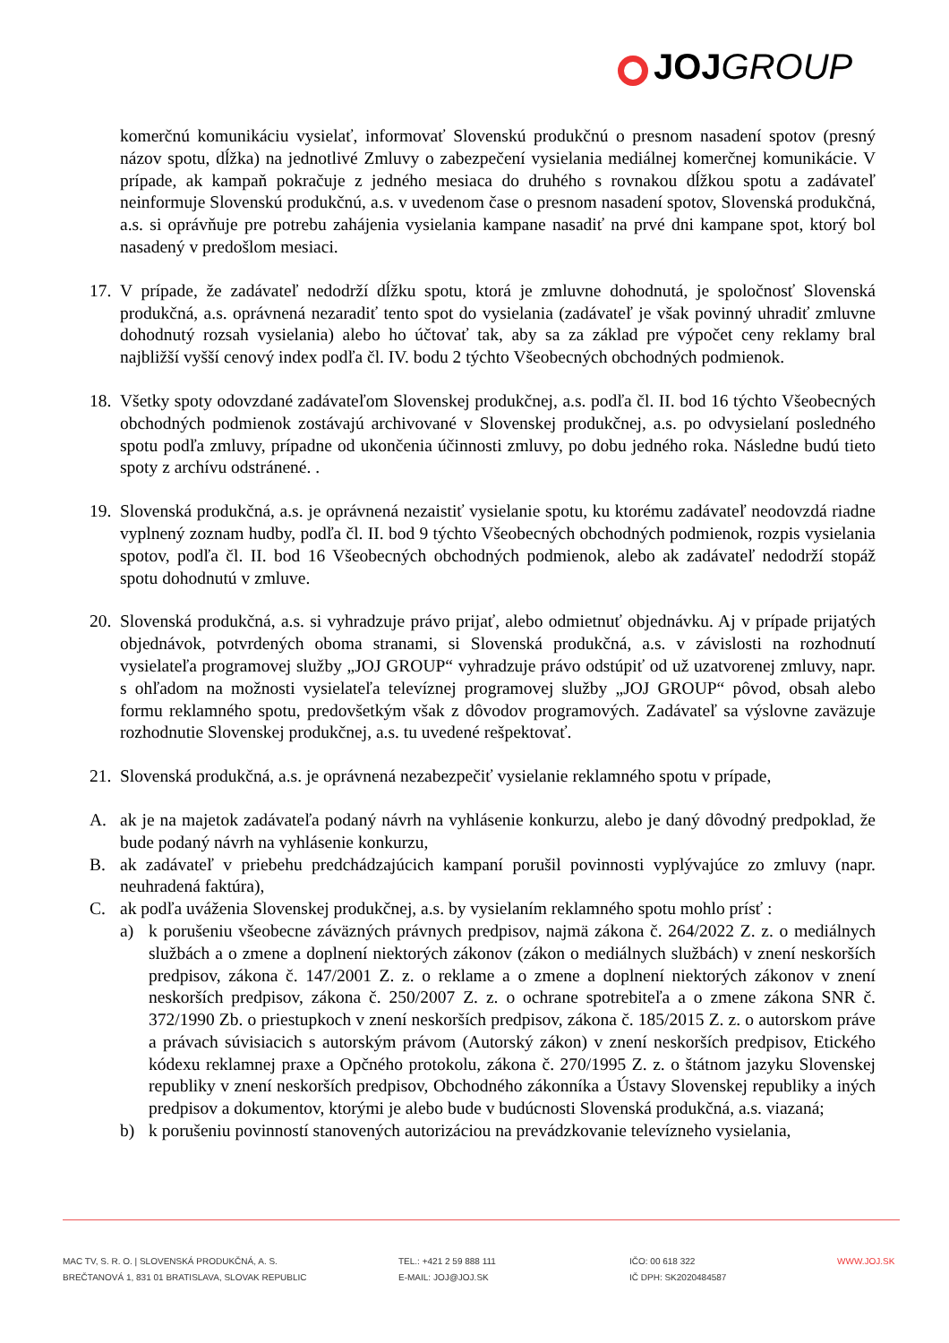JOJ GROUP
komerčnú komunikáciu vysielať, informovať Slovenskú produkčnú o presnom nasadení spotov (presný názov spotu, dĺžka) na jednotlivé Zmluvy o zabezpečení vysielania mediálnej komerčnej komunikácie. V prípade, ak kampaň pokračuje z jedného mesiaca do druhého s rovnakou dĺžkou spotu a zadávateľ neinformuje Slovenskú produkčnú, a.s. v uvedenom čase o presnom nasadení spotov, Slovenská produkčná, a.s. si oprávňuje pre potrebu zahájenia vysielania kampane nasadiť na prvé dni kampane spot, ktorý bol nasadený v predošlom mesiaci.
17.
V prípade, že zadávateľ nedodrží dĺžku spotu, ktorá je zmluvne dohodnutá, je spoločnosť Slovenská produkčná, a.s. oprávnená nezaradiť tento spot do vysielania (zadávateľ je však povinný uhradiť zmluvne dohodnutý rozsah vysielania) alebo ho účtovať tak, aby sa za základ pre výpočet ceny reklamy bral najbližší vyšší cenový index podľa čl. IV. bodu 2 týchto Všeobecných obchodných podmienok.
18.
Všetky spoty odovzdané zadávateľom Slovenskej produkčnej, a.s. podľa čl. II. bod 16 týchto Všeobecných obchodných podmienok zostávajú archivované v Slovenskej produkčnej, a.s. po odvysielaní posledného spotu podľa zmluvy, prípadne od ukončenia účinnosti zmluvy, po dobu jedného roka. Následne budú tieto spoty z archívu odstránené. .
19.
Slovenská produkčná, a.s. je oprávnená nezaistiť vysielanie spotu, ku ktorému zadávateľ neodovzdá riadne vyplnený zoznam hudby, podľa čl. II. bod 9 týchto Všeobecných obchodných podmienok, rozpis vysielania spotov, podľa čl. II. bod 16 Všeobecných obchodných podmienok, alebo ak zadávateľ nedodrží stopáž spotu dohodnutú v zmluve.
20.
Slovenská produkčná, a.s. si vyhradzuje právo prijať, alebo odmietnuť objednávku. Aj v prípade prijatých objednávok, potvrdených oboma stranami, si Slovenská produkčná, a.s. v závislosti na rozhodnutí vysielateľa programovej služby „JOJ GROUP“ vyhradzuje právo odstúpiť od už uzatvorenej zmluvy, napr. s ohľadom na možnosti vysielateľa televíznej programovej služby „JOJ GROUP“ pôvod, obsah alebo formu reklamného spotu, predovšetkým však z dôvodov programových. Zadávateľ sa výslovne zaväzuje rozhodnutie Slovenskej produkčnej, a.s. tu uvedené rešpektovať.
21.
Slovenská produkčná, a.s. je oprávnená nezabezpečiť vysielanie reklamného spotu v prípade,
A. ak je na majetok zadávateľa podaný návrh na vyhlásenie konkurzu, alebo je daný dôvodný predpoklad, že bude podaný návrh na vyhlásenie konkurzu,
B. ak zadávateľ v priebehu predchádzajúcich kampaní porušil povinnosti vyplývajúce zo zmluvy (napr. neuhradená faktúra),
C. ak podľa uváženia Slovenskej produkčnej, a.s. by vysielaním reklamného spotu mohlo prísť :
a) k porušeniu všeobecne záväzných právnych predpisov, najmä zákona č. 264/2022 Z. z. o mediálnych službách a o zmene a doplnení niektorých zákonov (zákon o mediálnych službách) v znení neskorších predpisov, zákona č. 147/2001 Z. z. o reklame a o zmene a doplnení niektorých zákonov v znení neskorších predpisov, zákona č. 250/2007 Z. z. o ochrane spotrebiteľa a o zmene zákona SNR č. 372/1990 Zb. o priestupkoch v znení neskorších predpisov, zákona č. 185/2015 Z. z. o autorskom práve a právach súvisiacich s autorským právom (Autorský zákon) v znení neskorších predpisov, Etického kódexu reklamnej praxe a Opčného protokolu, zákona č. 270/1995 Z. z. o štátnom jazyku Slovenskej republiky v znení neskorších predpisov, Obchodného zákonníka a Ústavy Slovenskej republiky a iných predpisov a dokumentov, ktorými je alebo bude v budúcnosti Slovenská produkčná, a.s. viazaná;
b) k porušeniu povinností stanovených autorizáciou na prevádzkovanie televízneho vysielania,
MAC TV, S. R. O. | SLOVENSKÁ PRODUKČNÁ, A. S.
BREČTANOVÁ 1, 831 01 BRATISLAVA, SLOVAK REPUBLIC
TEL.: +421 2 59 888 111
E-MAIL: JOJ@JOJ.SK
IČO: 00 618 322
IČ DPH: SK2020484587
WWW.JOJ.SK